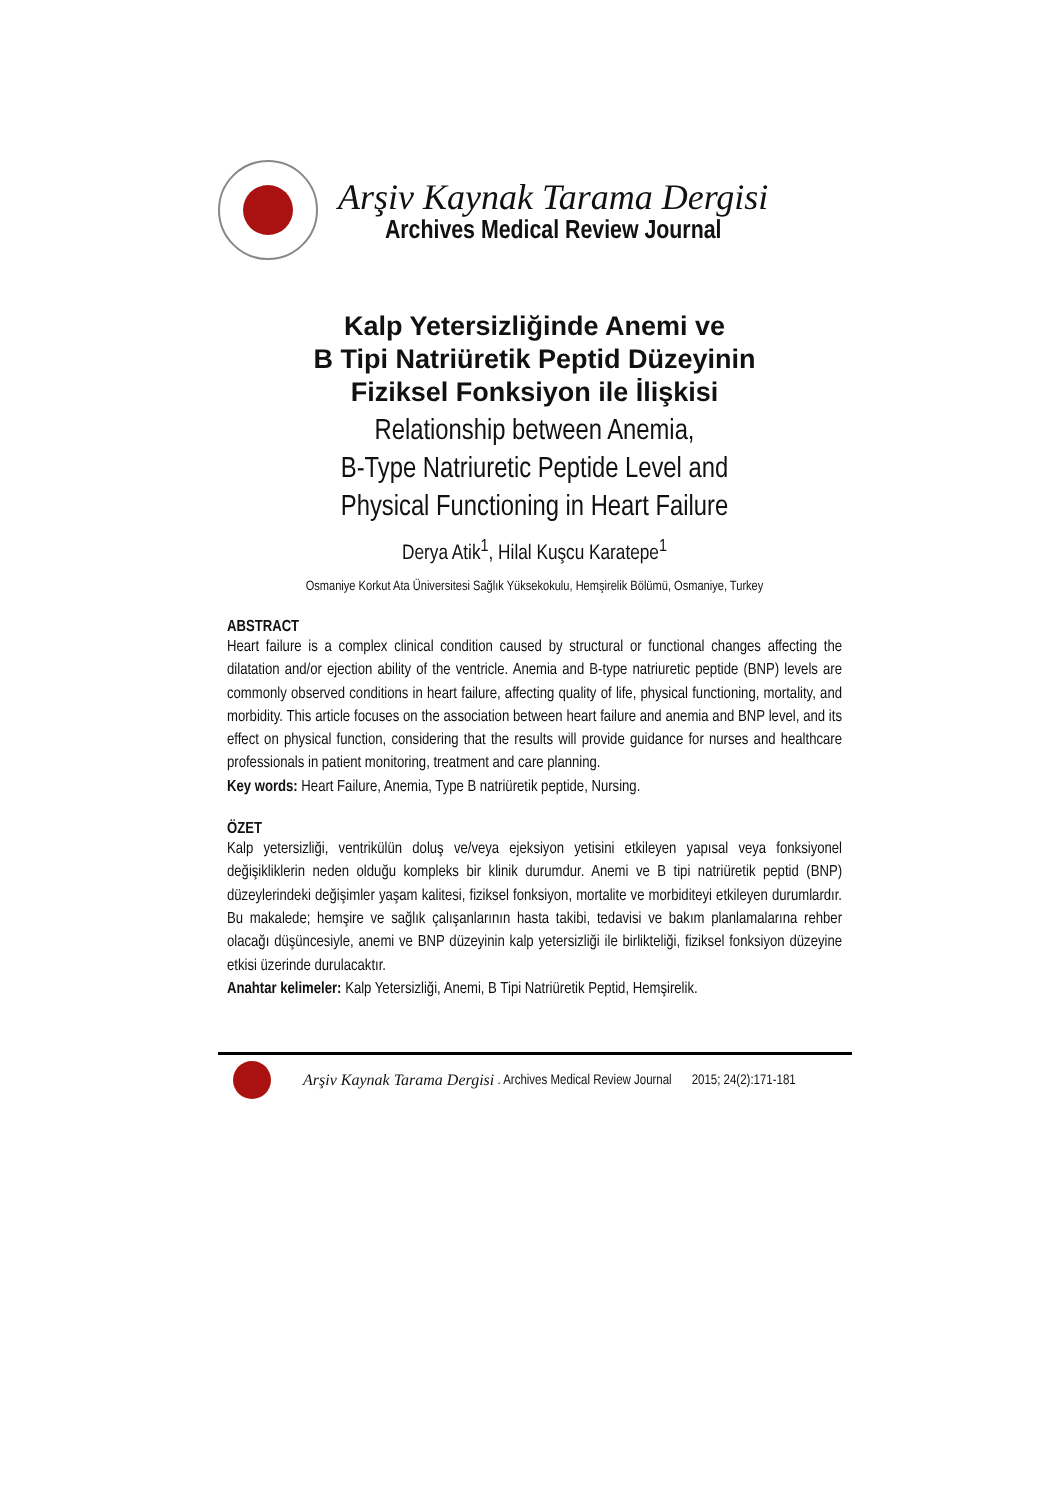Arşiv Kaynak Tarama Dergisi
Archives Medical Review Journal
Kalp Yetersizliğinde Anemi ve
B Tipi Natriüretik Peptid Düzeyinin
Fiziksel Fonksiyon ile İlişkisi
Relationship between Anemia,
B-Type Natriuretic Peptide Level and
Physical Functioning in Heart Failure
Derya Atik<sup>1</sup>, Hilal Kuşcu Karatepe<sup>1</sup>
Osmaniye Korkut Ata Üniversitesi Sağlık Yüksekokulu, Hemşirelik Bölümü, Osmaniye, Turkey
ABSTRACT
Heart failure is a complex clinical condition caused by structural or functional changes affecting the dilatation and/or ejection ability of the ventricle. Anemia and B-type natriuretic peptide (BNP) levels are commonly observed conditions in heart failure, affecting quality of life, physical functioning, mortality, and morbidity. This article focuses on the association between heart failure and anemia and BNP level, and its effect on physical function, considering that the results will provide guidance for nurses and healthcare professionals in patient monitoring, treatment and care planning.
Key words: Heart Failure, Anemia, Type B natriüretik peptide, Nursing.
ÖZET
Kalp yetersizliği, ventrikülün doluş ve/veya ejeksiyon yetisini etkileyen yapısal veya fonksiyonel değişikliklerin neden olduğu kompleks bir klinik durumdur. Anemi ve B tipi natriüretik peptid (BNP) düzeylerindeki değişimler yaşam kalitesi, fiziksel fonksiyon, mortalite ve morbiditeyi etkileyen durumlardır. Bu makalede; hemşire ve sağlık çalışanlarının hasta takibi, tedavisi ve bakım planlamalarına rehber olacağı düşüncesiyle, anemi ve BNP düzeyinin kalp yetersizliği ile birlikteliği, fiziksel fonksiyon düzeyine etkisi üzerinde durulacaktır.
Anahtar kelimeler: Kalp Yetersizliği, Anemi, B Tipi Natriüretik Peptid, Hemşirelik.
Arşiv Kaynak Tarama Dergisi . Archives Medical Review Journal 2015; 24(2):171-181